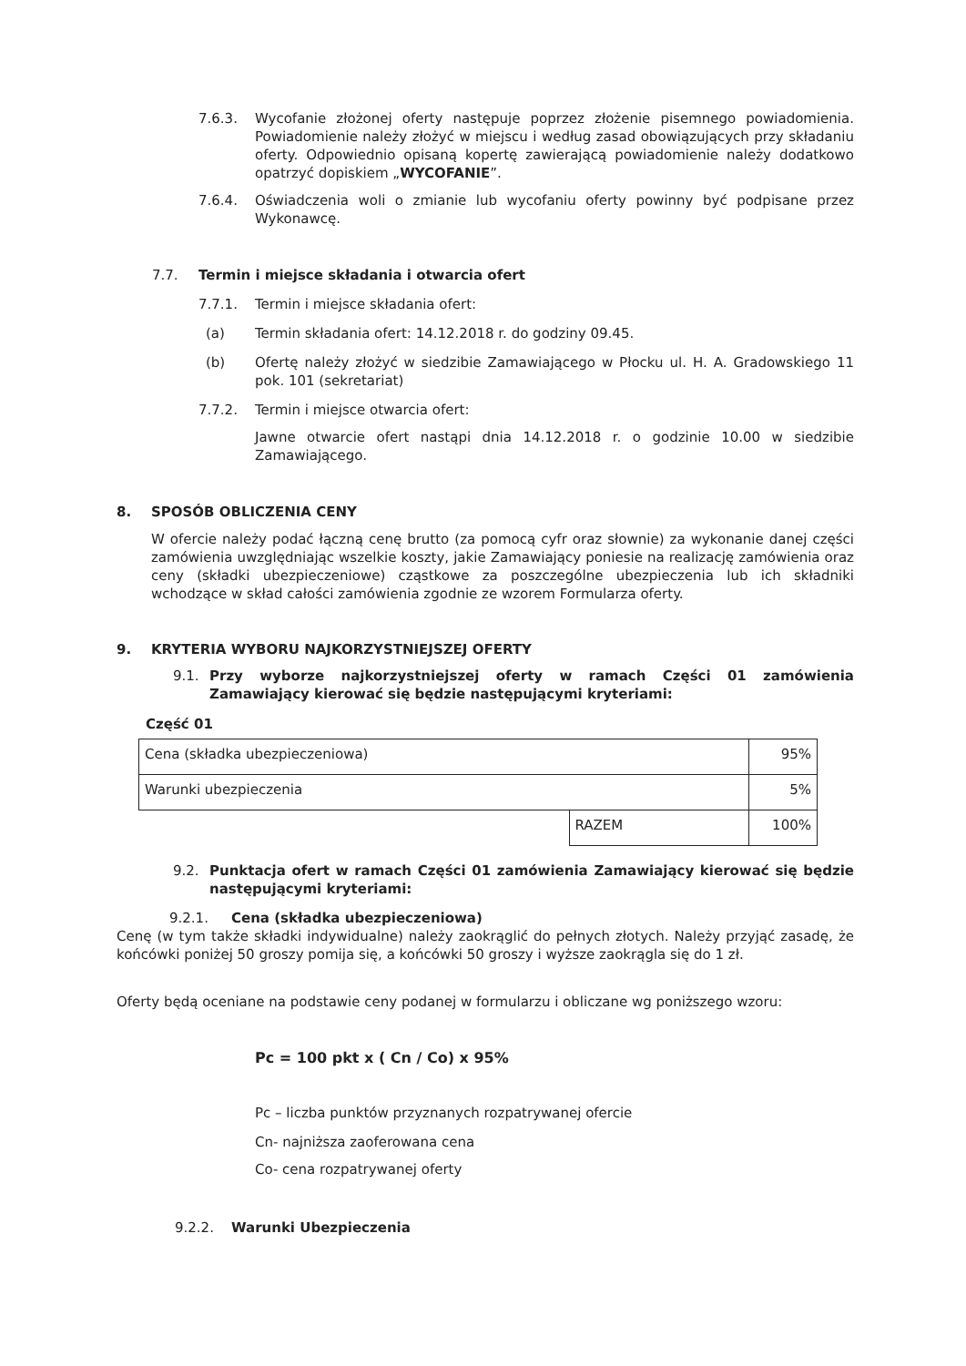7.6.3. Wycofanie złożonej oferty następuje poprzez złożenie pisemnego powiadomienia. Powiadomienie należy złożyć w miejscu i według zasad obowiązujących przy składaniu oferty. Odpowiednio opisaną kopertę zawierającą powiadomienie należy dodatkowo opatrzyć dopiskiem „WYCOFANIE”.
7.6.4. Oświadczenia woli o zmianie lub wycofaniu oferty powinny być podpisane przez Wykonawcę.
7.7. Termin i miejsce składania i otwarcia ofert
7.7.1. Termin i miejsce składania ofert:
(a) Termin składania ofert: 14.12.2018 r. do godziny 09.45.
(b) Ofertę należy złożyć w siedzibie Zamawiającego w Płocku ul. H. A. Gradowskiego 11 pok. 101 (sekretariat)
7.7.2. Termin i miejsce otwarcia ofert:
Jawne otwarcie ofert nastąpi dnia 14.12.2018 r. o godzinie 10.00 w siedzibie Zamawiającego.
8. SPOSÓB OBLICZENIA CENY
W ofercie należy podać łączną cenę brutto (za pomocą cyfr oraz słownie) za wykonanie danej części zamówienia uwzględniając wszelkie koszty, jakie Zamawiający poniesie na realizację zamówienia oraz ceny (składki ubezpieczeniowe) cząstkowe za poszczególne ubezpieczenia lub ich składniki wchodzące w skład całości zamówienia zgodnie ze wzorem Formularza oferty.
9. KRYTERIA WYBORU NAJKORZYSTNIEJSZEJ OFERTY
9.1. Przy wyborze najkorzystniejszej oferty w ramach Części 01 zamówienia Zamawiający kierować się będzie następującymi kryteriami:
Część 01
| Cena (składka ubezpieczeniowa) | | 95% |
| Warunki ubezpieczenia | | 5% |
| | RAZEM | 100% |
9.2. Punktacja ofert w ramach Części 01 zamówienia Zamawiający kierować się będzie następującymi kryteriami:
9.2.1. Cena (składka ubezpieczeniowa)
Cenę (w tym także składki indywidualne) należy zaokrąglić do pełnych złotych. Należy przyjąć zasadę, że końcówki poniżej 50 groszy pomija się, a końcówki 50 groszy i wyższe zaokrągla się do 1 zł.
Oferty będą oceniane na podstawie ceny podanej w formularzu i obliczane wg poniższego wzoru:
Pc = 100 pkt x ( Cn / Co) x 95%
Pc – liczba punktów przyznanych rozpatrywanej ofercie
Cn- najniższa zaoferowana cena
Co- cena rozpatrywanej oferty
9.2.2. Warunki Ubezpieczenia